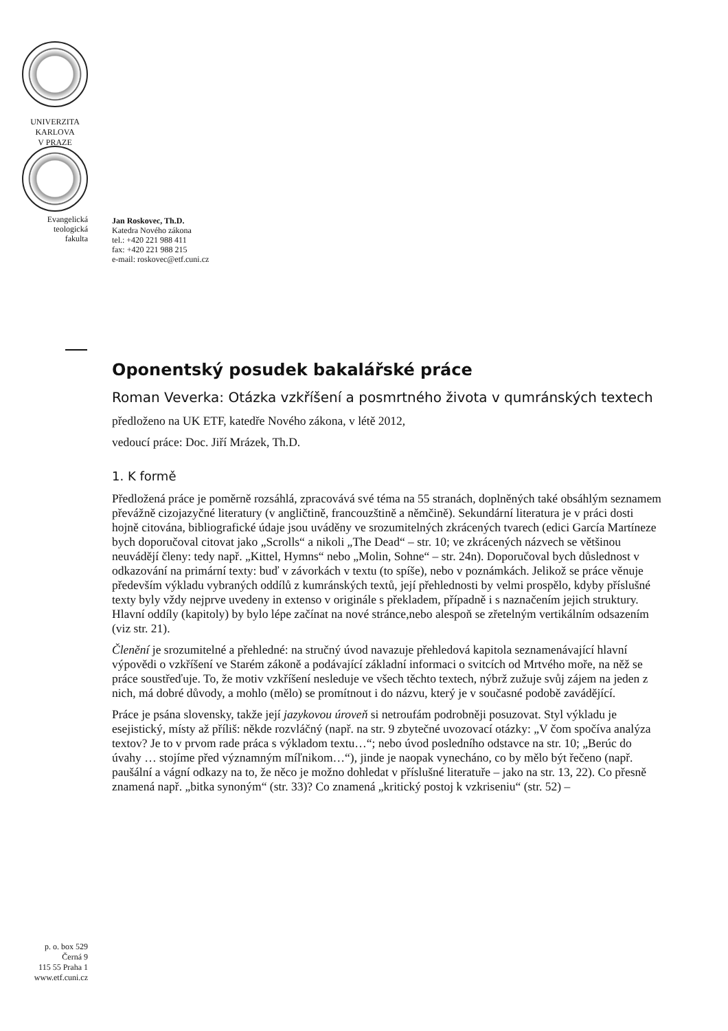UNIVERZITA
KARLOVA
V PRAZE
Evangelická
teologická
fakulta
Jan Roskovec, Th.D.
Katedra Nového zákona
tel.: +420 221 988 411
fax: +420 221 988 215
e-mail: roskovec@etf.cuni.cz
Oponentský posudek bakalářské práce
Roman Veverka: Otázka vzkříšení a posmrtného života v qumránských textech
předloženo na UK ETF, katedře Nového zákona, v létě 2012,
vedoucí práce: Doc. Jiří Mrázek, Th.D.
1. K formě
Předložená práce je poměrně rozsáhlá, zpracovává své téma na 55 stranách, doplněných také obsáhlým seznamem převážně cizojazyčné literatury (v angličtině, francouzštině a němčině). Sekundární literatura je v práci dosti hojně citována, bibliografické údaje jsou uváděny ve srozumitelných zkrácených tvarech (edici García Martíneze bych doporučoval citovat jako „Scrolls“ a nikoli „The Dead“ – str. 10; ve zkrácených názvech se většinou neuvádějí členy: tedy např. „Kittel, Hymns“ nebo „Molin, Sohne“ – str. 24n). Doporučoval bych důslednost v odkazování na primární texty: buď v závorkách v textu (to spíše), nebo v poznámkách. Jelikož se práce věnuje především výkladu vybraných oddílů z kumránských textů, její přehlednosti by velmi prospělo, kdyby příslušné texty byly vždy nejprve uvedeny in extenso v originále s překladem, případně i s naznačením jejich struktury. Hlavní oddíly (kapitoly) by bylo lépe začínat na nové stránce,nebo alespoň se zřetelným vertikálním odsazením (viz str. 21).
Členění je srozumitelné a přehledné: na stručný úvod navazuje přehledová kapitola seznamenávající hlavní výpovědi o vzkříšení ve Starém zákoně a podávající základní informaci o svitcích od Mrtvého moře, na něž se práce soustřeďuje. To, že motiv vzkříšení nesleduje ve všech těchto textech, nýbrž zužuje svůj zájem na jeden z nich, má dobré důvody, a mohlo (mělo) se promítnout i do názvu, který je v současné podobě zavádějící.
Práce je psána slovensky, takže její jazykovou úroveň si netroufám podrobněji posuzovat. Styl výkladu je esejistický, místy až příliš: někde rozvláčný (např. na str. 9 zbytečné uvozovací otázky: „V čom spočíva analýza textov? Je to v prvom rade práca s výkladom textu…“; nebo úvod posledního odstavce na str. 10; „Berúc do úvahy … stojíme před významným míľnikom…“), jinde je naopak vynecháno, co by mělo být řečeno (např. paušální a vágní odkazy na to, že něco je možno dohledat v příslušné literatuře – jako na str. 13, 22). Co přesně znamená např. „bitka synoným“ (str. 33)? Co znamená „kritický postoj k vzkriseniu“ (str. 52) –
p. o. box 529
Černá 9
115 55 Praha 1
www.etf.cuni.cz